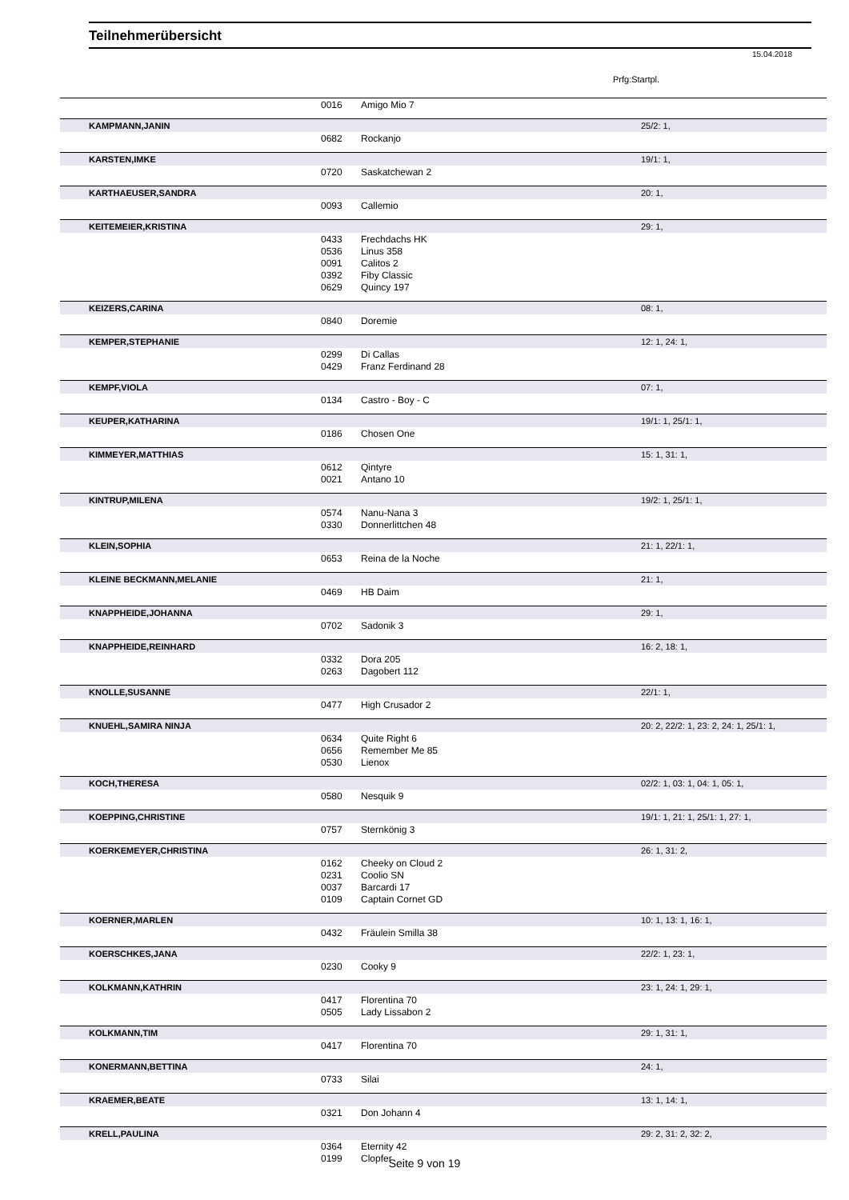Teilnehmerübersicht
15.04.2018
Prfg:Startpl.
| | 0016 | Amigo Mio 7 | |
| KAMPMANN,JANIN | | | 25/2: 1, |
| | 0682 | Rockanjo | |
| KARSTEN,IMKE | | | 19/1: 1, |
| | 0720 | Saskatchewan 2 | |
| KARTHAEUSER,SANDRA | | | 20: 1, |
| | 0093 | Callemio | |
| KEITEMEIER,KRISTINA | | | 29: 1, |
| | 0433 | Frechdachs HK | |
| | 0536 | Linus 358 | |
| | 0091 | Calitos 2 | |
| | 0392 | Fiby Classic | |
| | 0629 | Quincy 197 | |
| KEIZERS,CARINA | | | 08: 1, |
| | 0840 | Doremie | |
| KEMPER,STEPHANIE | | | 12: 1, 24: 1, |
| | 0299 | Di Callas | |
| | 0429 | Franz Ferdinand 28 | |
| KEMPF,VIOLA | | | 07: 1, |
| | 0134 | Castro - Boy - C | |
| KEUPER,KATHARINA | | | 19/1: 1, 25/1: 1, |
| | 0186 | Chosen One | |
| KIMMEYER,MATTHIAS | | | 15: 1, 31: 1, |
| | 0612 | Qintyre | |
| | 0021 | Antano 10 | |
| KINTRUP,MILENA | | | 19/2: 1, 25/1: 1, |
| | 0574 | Nanu-Nana 3 | |
| | 0330 | Donnerlittchen 48 | |
| KLEIN,SOPHIA | | | 21: 1, 22/1: 1, |
| | 0653 | Reina de la Noche | |
| KLEINE BECKMANN,MELANIE | | | 21: 1, |
| | 0469 | HB Daim | |
| KNAPPHEIDE,JOHANNA | | | 29: 1, |
| | 0702 | Sadonik 3 | |
| KNAPPHEIDE,REINHARD | | | 16: 2, 18: 1, |
| | 0332 | Dora 205 | |
| | 0263 | Dagobert 112 | |
| KNOLLE,SUSANNE | | | 22/1: 1, |
| | 0477 | High Crusador 2 | |
| KNUEHL,SAMIRA NINJA | | | 20: 2, 22/2: 1, 23: 2, 24: 1, 25/1: 1, |
| | 0634 | Quite Right 6 | |
| | 0656 | Remember Me 85 | |
| | 0530 | Lienox | |
| KOCH,THERESA | | | 02/2: 1, 03: 1, 04: 1, 05: 1, |
| | 0580 | Nesquik 9 | |
| KOEPPING,CHRISTINE | | | 19/1: 1, 21: 1, 25/1: 1, 27: 1, |
| | 0757 | Sternkönig 3 | |
| KOERKEMEYER,CHRISTINA | | | 26: 1, 31: 2, |
| | 0162 | Cheeky on Cloud 2 | |
| | 0231 | Coolio SN | |
| | 0037 | Barcardi 17 | |
| | 0109 | Captain Cornet GD | |
| KOERNER,MARLEN | | | 10: 1, 13: 1, 16: 1, |
| | 0432 | Fräulein Smilla 38 | |
| KOERSCHKES,JANA | | | 22/2: 1, 23: 1, |
| | 0230 | Cooky 9 | |
| KOLKMANN,KATHRIN | | | 23: 1, 24: 1, 29: 1, |
| | 0417 | Florentina 70 | |
| | 0505 | Lady Lissabon 2 | |
| KOLKMANN,TIM | | | 29: 1, 31: 1, |
| | 0417 | Florentina 70 | |
| KONERMANN,BETTINA | | | 24: 1, |
| | 0733 | Silai | |
| KRAEMER,BEATE | | | 13: 1, 14: 1, |
| | 0321 | Don Johann 4 | |
| KRELL,PAULINA | | | 29: 2, 31: 2, 32: 2, |
| | 0364 | Eternity 42 | |
| | 0199 | Clopfer | |
Seite 9 von 19